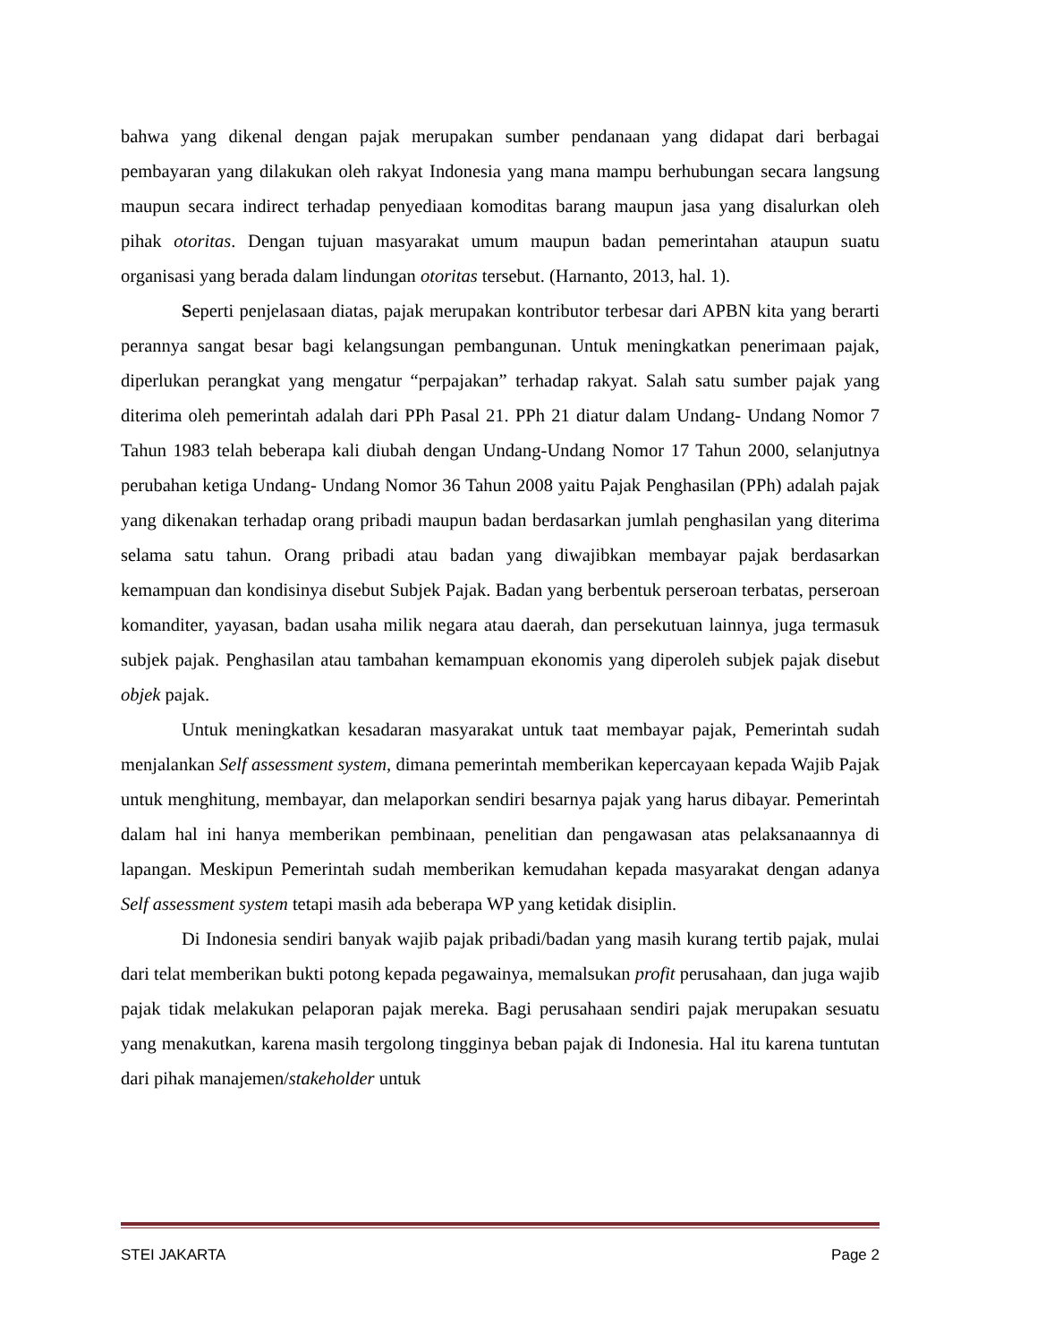bahwa yang dikenal dengan pajak merupakan sumber pendanaan yang didapat dari berbagai pembayaran yang dilakukan oleh rakyat Indonesia yang mana mampu berhubungan secara langsung maupun secara indirect terhadap penyediaan komoditas barang maupun jasa yang disalurkan oleh pihak otoritas. Dengan tujuan masyarakat umum maupun badan pemerintahan ataupun suatu organisasi yang berada dalam lindungan otoritas tersebut. (Harnanto, 2013, hal. 1).
Seperti penjelasaan diatas, pajak merupakan kontributor terbesar dari APBN kita yang berarti perannya sangat besar bagi kelangsungan pembangunan. Untuk meningkatkan penerimaan pajak, diperlukan perangkat yang mengatur “perpajakan” terhadap rakyat. Salah satu sumber pajak yang diterima oleh pemerintah adalah dari PPh Pasal 21. PPh 21 diatur dalam Undang- Undang Nomor 7 Tahun 1983 telah beberapa kali diubah dengan Undang-Undang Nomor 17 Tahun 2000, selanjutnya perubahan ketiga Undang- Undang Nomor 36 Tahun 2008 yaitu Pajak Penghasilan (PPh) adalah pajak yang dikenakan terhadap orang pribadi maupun badan berdasarkan jumlah penghasilan yang diterima selama satu tahun. Orang pribadi atau badan yang diwajibkan membayar pajak berdasarkan kemampuan dan kondisinya disebut Subjek Pajak. Badan yang berbentuk perseroan terbatas, perseroan komanditer, yayasan, badan usaha milik negara atau daerah, dan persekutuan lainnya, juga termasuk subjek pajak. Penghasilan atau tambahan kemampuan ekonomis yang diperoleh subjek pajak disebut objek pajak.
Untuk meningkatkan kesadaran masyarakat untuk taat membayar pajak, Pemerintah sudah menjalankan Self assessment system, dimana pemerintah memberikan kepercayaan kepada Wajib Pajak untuk menghitung, membayar, dan melaporkan sendiri besarnya pajak yang harus dibayar. Pemerintah dalam hal ini hanya memberikan pembinaan, penelitian dan pengawasan atas pelaksanaannya di lapangan. Meskipun Pemerintah sudah memberikan kemudahan kepada masyarakat dengan adanya Self assessment system tetapi masih ada beberapa WP yang ketidak disiplin.
Di Indonesia sendiri banyak wajib pajak pribadi/badan yang masih kurang tertib pajak, mulai dari telat memberikan bukti potong kepada pegawainya, memalsukan profit perusahaan, dan juga wajib pajak tidak melakukan pelaporan pajak mereka. Bagi perusahaan sendiri pajak merupakan sesuatu yang menakutkan, karena masih tergolong tingginya beban pajak di Indonesia. Hal itu karena tuntutan dari pihak manajemen/stakeholder untuk
STEI JAKARTA Page 2